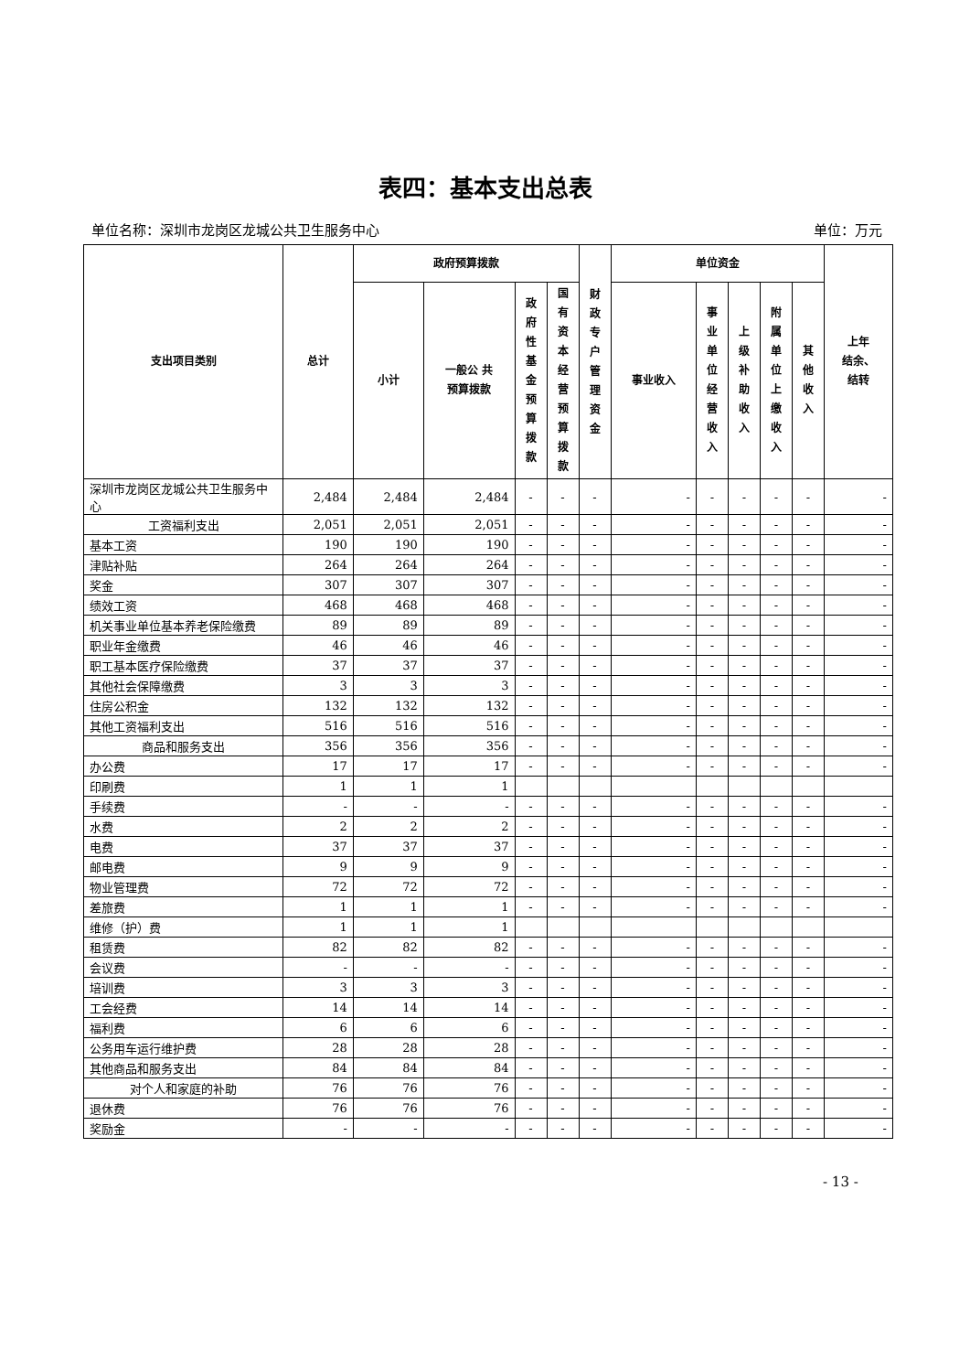表四：基本支出总表
单位名称：深圳市龙岗区龙城公共卫生服务中心 单位：万元
| 支出项目类别 | 总计 | 政府预算拨款 | | | | 财 政 专 户 管 理 资 金 | 单位资金 | | | | | 上年 结余、 结转 |
| --- | --- | --- | --- | --- | --- | --- | --- | --- | --- | --- | --- | --- |
| | | 小计 | 一般公 共 预算拨款 | 政 府 性 基 金 预 算 拨 款 | 国 有 资 本 经 营 预 算 拨 款 | | 事业收入 | 事 业 单 位 经 营 收 入 | 上 级 补 助 收 入 | 附 属 单 位 上 缴 收 入 | 其 他 收 入 | |
| 深圳市龙岗区龙城公共卫生服务中心 | 2,484 | 2,484 | 2,484 | - | - | - | - | - | - | - | - | - |
| 工资福利支出 | 2,051 | 2,051 | 2,051 | - | - | - | - | - | - | - | - | - |
| 基本工资 | 190 | 190 | 190 | - | - | - | - | - | - | - | - | - |
| 津贴补贴 | 264 | 264 | 264 | - | - | - | - | - | - | - | - | - |
| 奖金 | 307 | 307 | 307 | - | - | - | - | - | - | - | - | - |
| 绩效工资 | 468 | 468 | 468 | - | - | - | - | - | - | - | - | - |
| 机关事业单位基本养老保险缴费 | 89 | 89 | 89 | - | - | - | - | - | - | - | - | - |
| 职业年金缴费 | 46 | 46 | 46 | - | - | - | - | - | - | - | - | - |
| 职工基本医疗保险缴费 | 37 | 37 | 37 | - | - | - | - | - | - | - | - | - |
| 其他社会保障缴费 | 3 | 3 | 3 | - | - | - | - | - | - | - | - | - |
| 住房公积金 | 132 | 132 | 132 | - | - | - | - | - | - | - | - | - |
| 其他工资福利支出 | 516 | 516 | 516 | - | - | - | - | - | - | - | - | - |
| 商品和服务支出 | 356 | 356 | 356 | - | - | - | - | - | - | - | - | - |
| 办公费 | 17 | 17 | 17 | - | - | - | - | - | - | - | - | - |
| 印刷费 | 1 | 1 | 1 | | | | | | | | | |
| 手续费 | - | - | - | - | - | - | - | - | - | - | - | - |
| 水费 | 2 | 2 | 2 | - | - | - | - | - | - | - | - | - |
| 电费 | 37 | 37 | 37 | - | - | - | - | - | - | - | - | - |
| 邮电费 | 9 | 9 | 9 | - | - | - | - | - | - | - | - | - |
| 物业管理费 | 72 | 72 | 72 | - | - | - | - | - | - | - | - | - |
| 差旅费 | 1 | 1 | 1 | - | - | - | - | - | - | - | - | - |
| 维修（护）费 | 1 | 1 | 1 | | | | | | | | | |
| 租赁费 | 82 | 82 | 82 | - | - | - | - | - | - | - | - | - |
| 会议费 | - | - | - | - | - | - | - | - | - | - | - | - |
| 培训费 | 3 | 3 | 3 | - | - | - | - | - | - | - | - | - |
| 工会经费 | 14 | 14 | 14 | - | - | - | - | - | - | - | - | - |
| 福利费 | 6 | 6 | 6 | - | - | - | - | - | - | - | - | - |
| 公务用车运行维护费 | 28 | 28 | 28 | - | - | - | - | - | - | - | - | - |
| 其他商品和服务支出 | 84 | 84 | 84 | - | - | - | - | - | - | - | - | - |
| 对个人和家庭的补助 | 76 | 76 | 76 | - | - | - | - | - | - | - | - | - |
| 退休费 | 76 | 76 | 76 | - | - | - | - | - | - | - | - | - |
| 奖励金 | - | - | - | - | - | - | - | - | - | - | - | - |
- 13 -